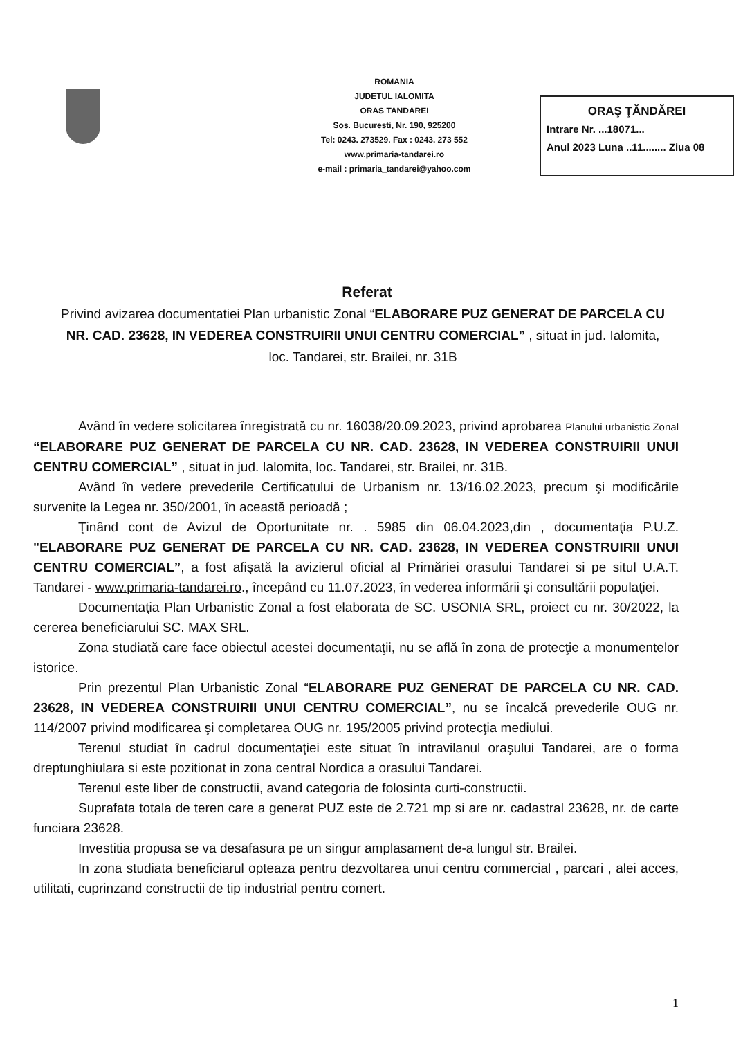ROMANIA
JUDETUL IALOMITA
ORAS TANDAREI
Sos. Bucuresti, Nr. 190, 925200
Tel: 0243. 273529. Fax : 0243. 273 552
www.primaria-tandarei.ro
e-mail : primaria_tandarei@yahoo.com
ORAŞ ŢĂNDĂREI
Intrare Nr. ...18071...
Anul 2023 Luna ..11........ Ziua 08
Referat
Privind avizarea documentatiei Plan urbanistic Zonal “ELABORARE PUZ GENERAT DE PARCELA CU NR. CAD. 23628, IN VEDEREA CONSTRUIRII UNUI CENTRU COMERCIAL” , situat in jud. Ialomita, loc. Tandarei, str. Brailei, nr. 31B
Având în vedere solicitarea înregistrată cu nr. 16038/20.09.2023, privind aprobarea Planului urbanistic Zonal “ELABORARE PUZ GENERAT DE PARCELA CU NR. CAD. 23628, IN VEDEREA CONSTRUIRII UNUI CENTRU COMERCIAL” , situat in jud. Ialomita, loc. Tandarei, str. Brailei, nr. 31B.
Având în vedere prevederile Certificatului de Urbanism nr. 13/16.02.2023, precum şi modificările survenite la Legea nr. 350/2001, în această perioadă ;
Ţinând cont de Avizul de Oportunitate nr. . 5985 din 06.04.2023,din , documentaţia P.U.Z. "ELABORARE PUZ GENERAT DE PARCELA CU NR. CAD. 23628, IN VEDEREA CONSTRUIRII UNUI CENTRU COMERCIAL”, a fost afişată la avizierul oficial al Primăriei orasului Tandarei si pe situl U.A.T. Tandarei - www.primaria-tandarei.ro., începând cu 11.07.2023, în vederea informării şi consultării populaţiei.
Documentaţia Plan Urbanistic Zonal a fost elaborata de SC. USONIA SRL, proiect cu nr. 30/2022, la cererea beneficiarului SC. MAX SRL.
Zona studiată care face obiectul acestei documentaţii, nu se află în zona de protecţie a monumentelor istorice.
Prin prezentul Plan Urbanistic Zonal “ELABORARE PUZ GENERAT DE PARCELA CU NR. CAD. 23628, IN VEDEREA CONSTRUIRII UNUI CENTRU COMERCIAL”, nu se încalcă prevederile OUG nr. 114/2007 privind modificarea şi completarea OUG nr. 195/2005 privind protecţia mediului.
Terenul studiat în cadrul documentaţiei este situat în intravilanul oraşului Tandarei, are o forma dreptunghiulara si este pozitionat in zona central Nordica a orasului Tandarei.
Terenul este liber de constructii, avand categoria de folosinta curti-constructii.
Suprafata totala de teren care a generat PUZ este de 2.721 mp si are nr. cadastral 23628, nr. de carte funciara 23628.
Investitia propusa se va desafasura pe un singur amplasament de-a lungul str. Brailei.
In zona studiata beneficiarul opteaza pentru dezvoltarea unui centru commercial , parcari , alei acces, utilitati, cuprinzand constructii de tip industrial pentru comert.
1